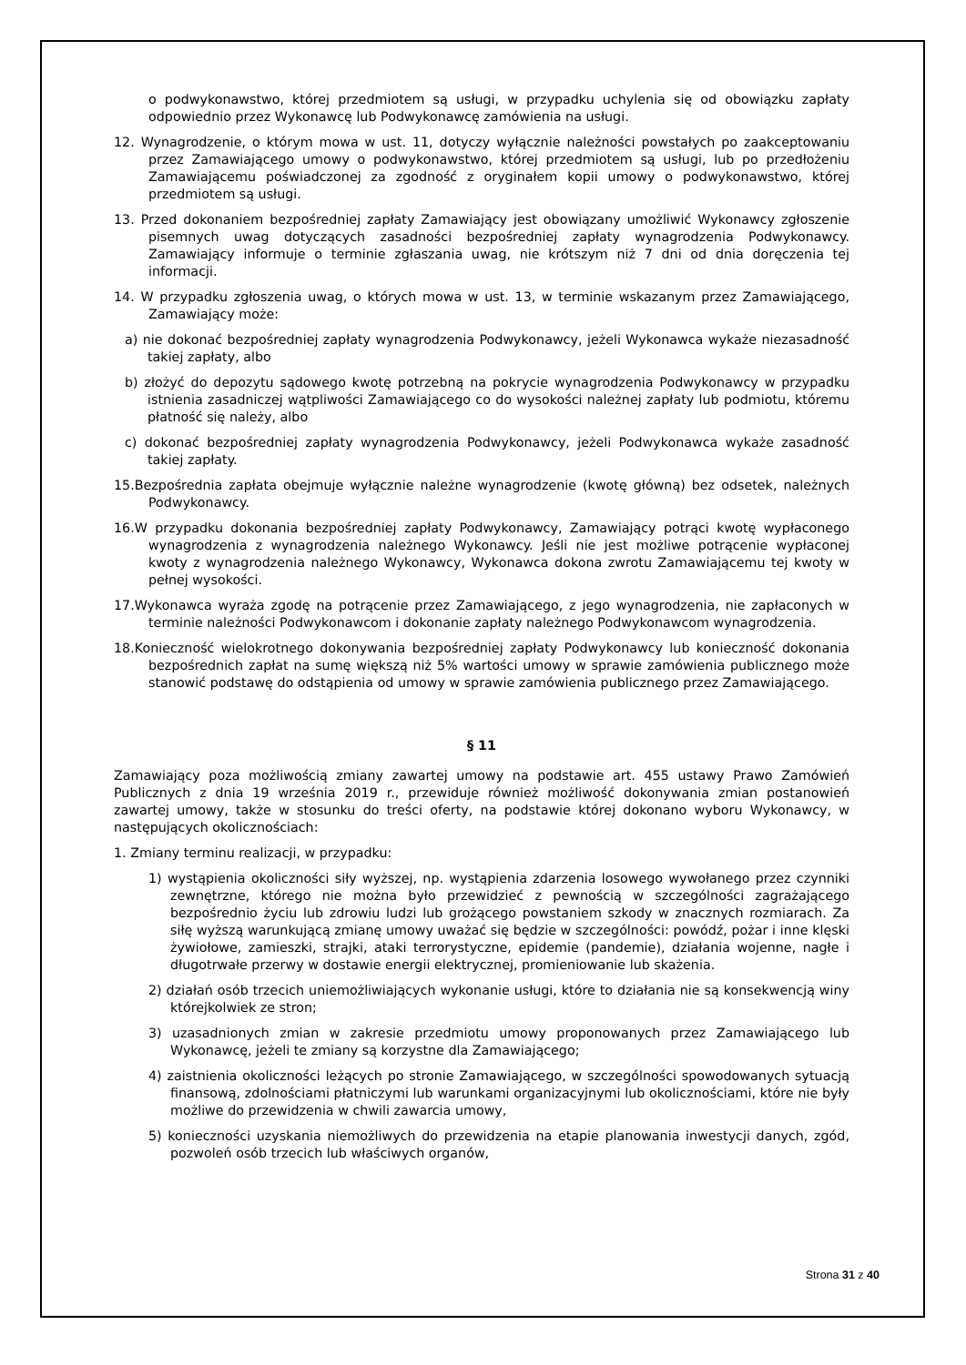o podwykonawstwo, której przedmiotem są usługi, w przypadku uchylenia się od obowiązku zapłaty odpowiednio przez Wykonawcę lub Podwykonawcę zamówienia na usługi.
12. Wynagrodzenie, o którym mowa w ust. 11, dotyczy wyłącznie należności powstałych po zaakceptowaniu przez Zamawiającego umowy o podwykonawstwo, której przedmiotem są usługi, lub po przedłożeniu Zamawiającemu poświadczonej za zgodność z oryginałem kopii umowy o podwykonawstwo, której przedmiotem są usługi.
13. Przed dokonaniem bezpośredniej zapłaty Zamawiający jest obowiązany umożliwić Wykonawcy zgłoszenie pisemnych uwag dotyczących zasadności bezpośredniej zapłaty wynagrodzenia Podwykonawcy. Zamawiający informuje o terminie zgłaszania uwag, nie krótszym niż 7 dni od dnia doręczenia tej informacji.
14. W przypadku zgłoszenia uwag, o których mowa w ust. 13, w terminie wskazanym przez Zamawiającego, Zamawiający może:
a) nie dokonać bezpośredniej zapłaty wynagrodzenia Podwykonawcy, jeżeli Wykonawca wykaże niezasadność takiej zapłaty, albo
b) złożyć do depozytu sądowego kwotę potrzebną na pokrycie wynagrodzenia Podwykonawcy w przypadku istnienia zasadniczej wątpliwości Zamawiającego co do wysokości należnej zapłaty lub podmiotu, któremu płatność się należy, albo
c) dokonać bezpośredniej zapłaty wynagrodzenia Podwykonawcy, jeżeli Podwykonawca wykaże zasadność takiej zapłaty.
15.Bezpośrednia zapłata obejmuje wyłącznie należne wynagrodzenie (kwotę główną) bez odsetek, należnych Podwykonawcy.
16.W przypadku dokonania bezpośredniej zapłaty Podwykonawcy, Zamawiający potrąci kwotę wypłaconego wynagrodzenia z wynagrodzenia należnego Wykonawcy. Jeśli nie jest możliwe potrącenie wypłaconej kwoty z wynagrodzenia należnego Wykonawcy, Wykonawca dokona zwrotu Zamawiającemu tej kwoty w pełnej wysokości.
17.Wykonawca wyraża zgodę na potrącenie przez Zamawiającego, z jego wynagrodzenia, nie zapłaconych w terminie należności Podwykonawcom i dokonanie zapłaty należnego Podwykonawcom wynagrodzenia.
18.Konieczność wielokrotnego dokonywania bezpośredniej zapłaty Podwykonawcy lub konieczność dokonania bezpośrednich zapłat na sumę większą niż 5% wartości umowy w sprawie zamówienia publicznego może stanowić podstawę do odstąpienia od umowy w sprawie zamówienia publicznego przez Zamawiającego.
§ 11
Zamawiający poza możliwością zmiany zawartej umowy na podstawie art. 455 ustawy Prawo Zamówień Publicznych z dnia 19 września 2019 r., przewiduje również możliwość dokonywania zmian postanowień zawartej umowy, także w stosunku do treści oferty, na podstawie której dokonano wyboru Wykonawcy, w następujących okolicznościach:
1. Zmiany terminu realizacji, w przypadku:
1) wystąpienia okoliczności siły wyższej, np. wystąpienia zdarzenia losowego wywołanego przez czynniki zewnętrzne, którego nie można było przewidzieć z pewnością w szczególności zagrażającego bezpośrednio życiu lub zdrowiu ludzi lub grożącego powstaniem szkody w znacznych rozmiarach. Za siłę wyższą warunkującą zmianę umowy uważać się będzie w szczególności: powódź, pożar i inne klęski żywiołowe, zamieszki, strajki, ataki terrorystyczne, epidemie (pandemie), działania wojenne, nagłe i długotrwałe przerwy w dostawie energii elektrycznej, promieniowanie lub skażenia.
2) działań osób trzecich uniemożliwiających wykonanie usługi, które to działania nie są konsekwencją winy którejkolwiek ze stron;
3) uzasadnionych zmian w zakresie przedmiotu umowy proponowanych przez Zamawiającego lub Wykonawcę, jeżeli te zmiany są korzystne dla Zamawiającego;
4) zaistnienia okoliczności leżących po stronie Zamawiającego, w szczególności spowodowanych sytuacją finansową, zdolnościami płatniczymi lub warunkami organizacyjnymi lub okolicznościami, które nie były możliwe do przewidzenia w chwili zawarcia umowy,
5) konieczności uzyskania niemożliwych do przewidzenia na etapie planowania inwestycji danych, zgód, pozwoleń osób trzecich lub właściwych organów,
Strona 31 z 40